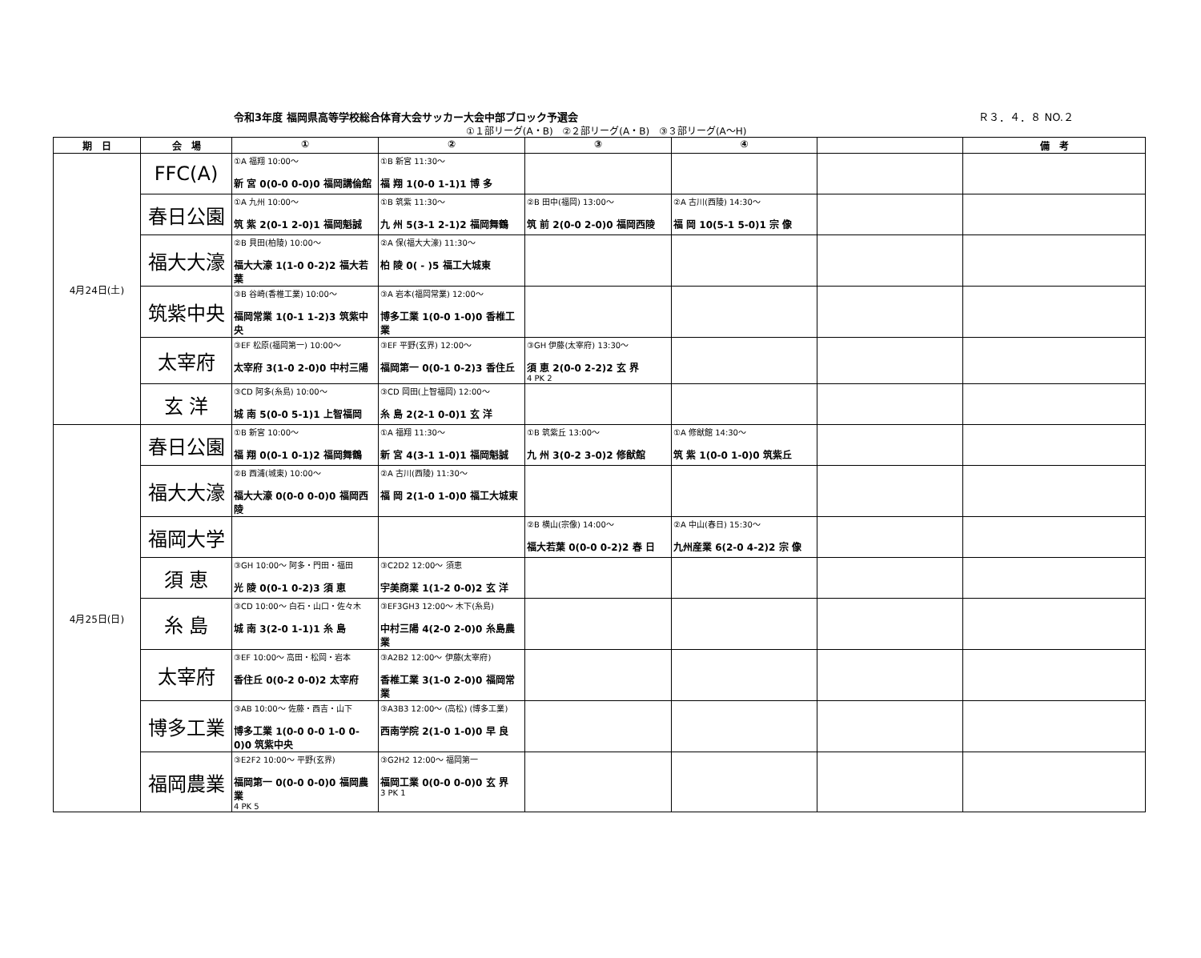令和3年度 福岡県高等学校総合体育大会サッカー大会中部ブロック予選会 Ｒ３．４．８ NO.２
①１部リーグ(A・B)　②２部リーグ(A・B)　③３部リーグ(A〜H)
| 期 日 | 会 場 | ① | ② | ③ | ④ | | 備 考 |
| --- | --- | --- | --- | --- | --- | --- | --- |
| 4月24日(土) | FFC(A) | ①A 福翔 10:00〜 新 宮 0(0-0 0-0)0 福岡講倫館 | ①B 新宮 11:30〜 福 翔 1(0-0 1-1)1 博 多 | | | | |
| | 春日公園 | ①A 九州 10:00〜 筑 紫 2(0-1 2-0)1 福岡魁誠 | ①B 筑紫 11:30〜 九 州 5(3-1 2-1)2 福岡舞鶴 | ②B 田中(福岡) 13:00〜 筑 前 2(0-0 2-0)0 福岡西陵 | ②A 古川(西陵) 14:30〜 福 岡 10(5-1 5-0)1 宗 像 | | |
| | 福大大濠 | ②B 貝田(柏陵) 10:00〜 福大大濠 1(1-0 0-2)2 福大若葉 | ②A 保(福大大濠) 11:30〜 柏 陵 0( - )5 福工大城東 | | | | |
| | 筑紫中央 | ③B 谷崎(香椎工業) 10:00〜 福岡常業 1(0-1 1-2)3 筑紫中央 | ③A 岩本(福岡常業) 12:00〜 博多工業 1(0-0 1-0)0 香椎工業 | | | | |
| | 太宰府 | ③EF 松原(福岡第一) 10:00〜 太宰府 3(1-0 2-0)0 中村三陽 | ③EF 平野(玄界) 12:00〜 福岡第一 0(0-1 0-2)3 香住丘 | ③GH 伊藤(太宰府) 13:30〜 須 恵 2(0-0 2-2)2 玄 界 4 PK 2 | | | |
| | 玄 洋 | ③CD 阿多(糸島) 10:00〜 城 南 5(0-0 5-1)1 上智福岡 | ③CD 岡田(上智福岡) 12:00〜 糸 島 2(2-1 0-0)1 玄 洋 | | | | |
| 4月25日(日) | 春日公園 | ①B 新宮 10:00〜 福 翔 0(0-1 0-1)2 福岡舞鶴 | ①A 福翔 11:30〜 新 宮 4(3-1 1-0)1 福岡魁誠 | ①B 筑紫丘 13:00〜 九 州 3(0-2 3-0)2 修猷館 | ①A 修猷館 14:30〜 筑 紫 1(0-0 1-0)0 筑紫丘 | | |
| | 福大大濠 | ②B 西浦(城東) 10:00〜 福大大濠 0(0-0 0-0)0 福岡西陵 | ②A 古川(西陵) 11:30〜 福 岡 2(1-0 1-0)0 福工大城東 | | | | |
| | 福岡大学 | | | ②B 横山(宗像) 14:00〜 福大若葉 0(0-0 0-2)2 春 日 | ②A 中山(春日) 15:30〜 九州産業 6(2-0 4-2)2 宗 像 | | |
| | 須 恵 | ③GH 10:00〜 阿多・門田・福田 光 陵 0(0-1 0-2)3 須 恵 | ③C2D2 12:00〜 須恵 宇美商業 1(1-2 0-0)2 玄 洋 | | | | |
| | 糸 島 | ③CD 10:00〜 白石・山口・佐々木 城 南 3(2-0 1-1)1 糸 島 | ③EF3GH3 12:00〜 木下(糸島) 中村三陽 4(2-0 2-0)0 糸島農業 | | | | |
| | 太宰府 | ③EF 10:00〜 高田・松岡・岩本 香住丘 0(0-2 0-0)2 太宰府 | ③A2B2 12:00〜 伊藤(太宰府) 香椎工業 3(1-0 2-0)0 福岡常業 | | | | |
| | 博多工業 | ③AB 10:00〜 佐藤・西吉・山下 博多工業 1(0-0 0-0 1-0 0-0)0 筑紫中央 | ③A3B3 12:00〜 (高松) (博多工業) 西南学院 2(1-0 1-0)0 早 良 | | | | |
| | 福岡農業 | ③E2F2 10:00〜 平野(玄界) 福岡第一 0(0-0 0-0)0 福岡農業 4 PK 5 | ③G2H2 12:00〜 福岡第一 福岡工業 0(0-0 0-0)0 玄 界 3 PK 1 | | | | |